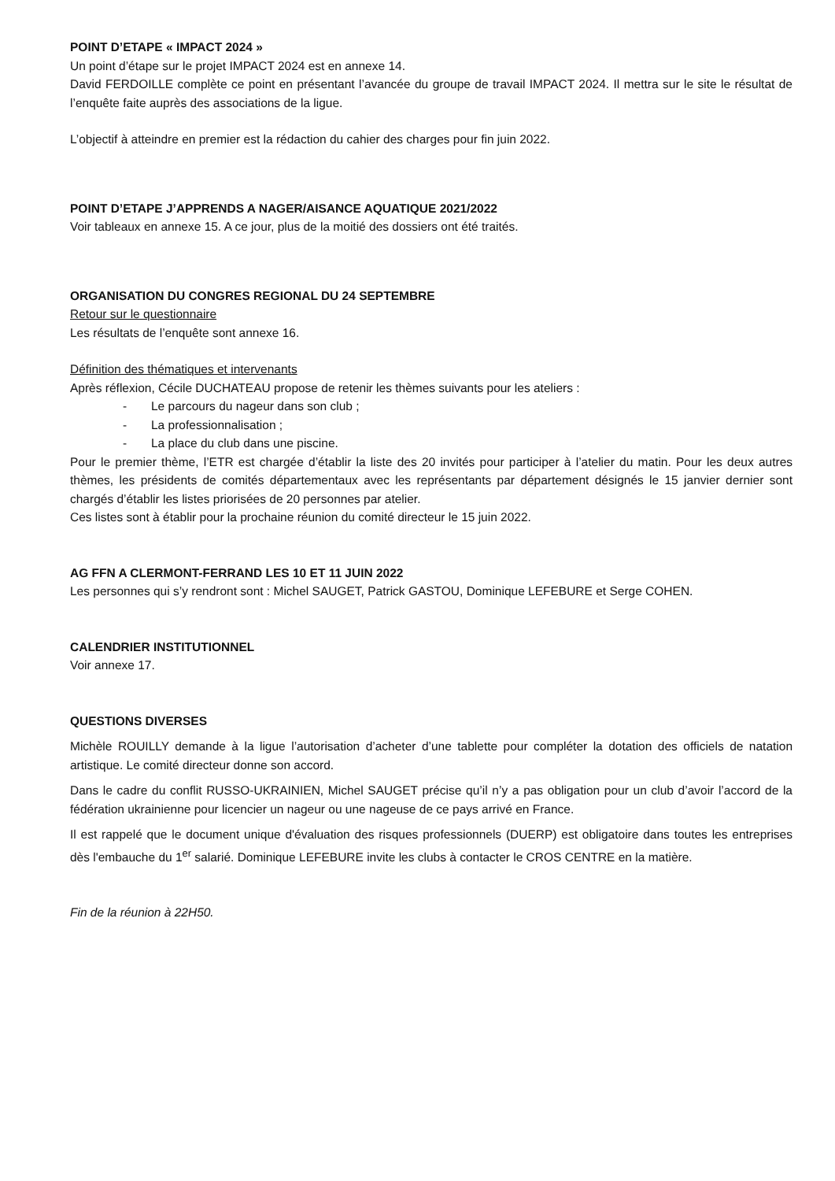POINT D’ETAPE « IMPACT 2024 »
Un point d’étape sur le projet IMPACT 2024 est en annexe 14.
David FERDOILLE complète ce point en présentant l’avancée du groupe de travail IMPACT 2024. Il mettra sur le site le résultat de l’enquête faite auprès des associations de la ligue.
L’objectif à atteindre en premier est la rédaction du cahier des charges pour fin juin 2022.
POINT D’ETAPE J’APPRENDS A NAGER/AISANCE AQUATIQUE 2021/2022
Voir tableaux en annexe 15. A ce jour, plus de la moitié des dossiers ont été traités.
ORGANISATION DU CONGRES REGIONAL DU 24 SEPTEMBRE
Retour sur le questionnaire
Les résultats de l’enquête sont annexe 16.
Définition des thématiques et intervenants
Après réflexion, Cécile DUCHATEAU propose de retenir les thèmes suivants pour les ateliers :
- Le parcours du nageur dans son club ;
- La professionnalisation ;
- La place du club dans une piscine.
Pour le premier thème, l’ETR est chargée d’établir la liste des 20 invités pour participer à l’atelier du matin. Pour les deux autres thèmes, les présidents de comités départementaux avec les représentants par département désignés le 15 janvier dernier sont chargés d’établir les listes priorisées de 20 personnes par atelier.
Ces listes sont à établir pour la prochaine réunion du comité directeur le 15 juin 2022.
AG FFN A CLERMONT-FERRAND LES 10 ET 11 JUIN 2022
Les personnes qui s’y rendront sont : Michel SAUGET, Patrick GASTOU, Dominique LEFEBURE et Serge COHEN.
CALENDRIER INSTITUTIONNEL
Voir annexe 17.
QUESTIONS DIVERSES
Michèle ROUILLY demande à la ligue l’autorisation d’acheter d’une tablette pour compléter la dotation des officiels de natation artistique. Le comité directeur donne son accord.
Dans le cadre du conflit RUSSO-UKRAINIEN, Michel SAUGET précise qu’il n’y a pas obligation pour un club d’avoir l’accord de la fédération ukrainienne pour licencier un nageur ou une nageuse de ce pays arrivé en France.
Il est rappelé que le document unique d'évaluation des risques professionnels (DUERP) est obligatoire dans toutes les entreprises dès l'embauche du 1<sup>er</sup> salarié. Dominique LEFEBURE invite les clubs à contacter le CROS CENTRE en la matière.
Fin de la réunion à 22H50.